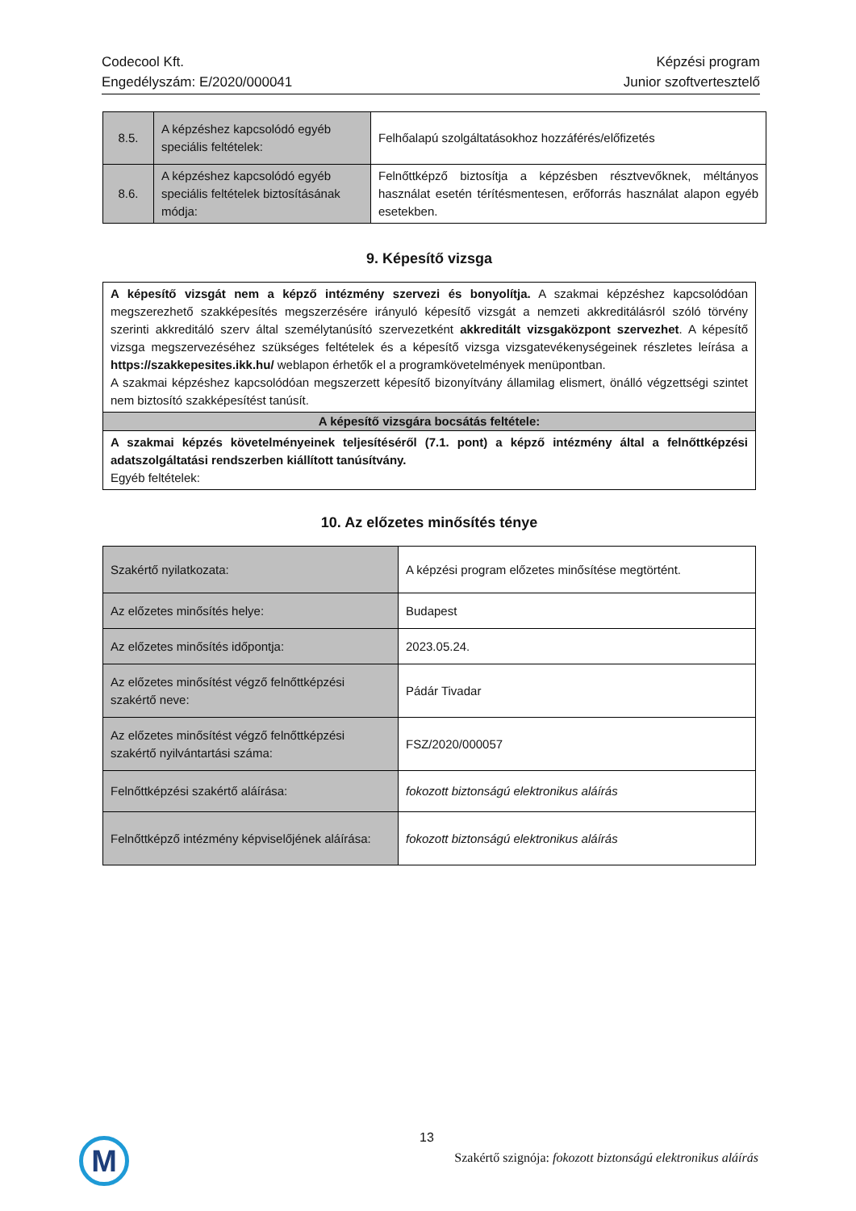Codecool Kft.
Engedélyszám: E/2020/000041
Képzési program
Junior szoftvertesztelő
| 8.5. | A képzéshez kapcsolódó egyéb speciális feltételek: | Felhőalapú szolgáltatásokhoz hozzáférés/előfizetés |
| 8.6. | A képzéshez kapcsolódó egyéb speciális feltételek biztosításának módja: | Felnőttképző biztosítja a képzésben résztvevőknek, méltányos használat esetén térítésmentesen, erőforrás használat alapon egyéb esetekben. |
9. Képesítő vizsga
| A képesítő vizsgát nem a képző intézmény szervezi és bonyolítja. A szakmai képzéshez kapcsolódóan megszerezhető szakképesítés megszerzésére irányuló képesítő vizsgát a nemzeti akkreditálásról szóló törvény szerinti akkreditáló szerv által személytanúsító szervezetként akkreditált vizsgaközpont szervezhet . A képesítő vizsga megszervezéséhez szükséges feltételek és a képesítő vizsga vizsgatevékenységeinek részletes leírása a https://szakkepesites.ikk.hu/ weblapon érhetők el a programkövetelmények menüpontban. A szakmai képzéshez kapcsolódóan megszerzett képesítő bizonyítvány államilag elismert, önálló végzettségi szintet nem biztosító szakképesítést tanúsít. |
| A képesítő vizsgára bocsátás feltétele: |
| A szakmai képzés követelményeinek teljesítéséről (7.1. pont) a képző intézmény által a felnőttképzési adatszolgáltatási rendszerben kiállított tanúsítvány. Egyéb feltételek: |
10. Az előzetes minősítés ténye
| Szakértő nyilatkozata: | A képzési program előzetes minősítése megtörtént. |
| Az előzetes minősítés helye: | Budapest |
| Az előzetes minősítés időpontja: | 2023.05.24. |
| Az előzetes minősítést végző felnőttképzési szakértő neve: | Pádár Tivadar |
| Az előzetes minősítést végző felnőttképzési szakértő nyilvántartási száma: | FSZ/2020/000057 |
| Felnőttképzési szakértő aláírása: | fokozott biztonságú elektronikus aláírás |
| Felnőttképző intézmény képviselőjének aláírása: | fokozott biztonságú elektronikus aláírás |
M 13
Szakértő szignója: fokozott biztonságú elektronikus aláírás